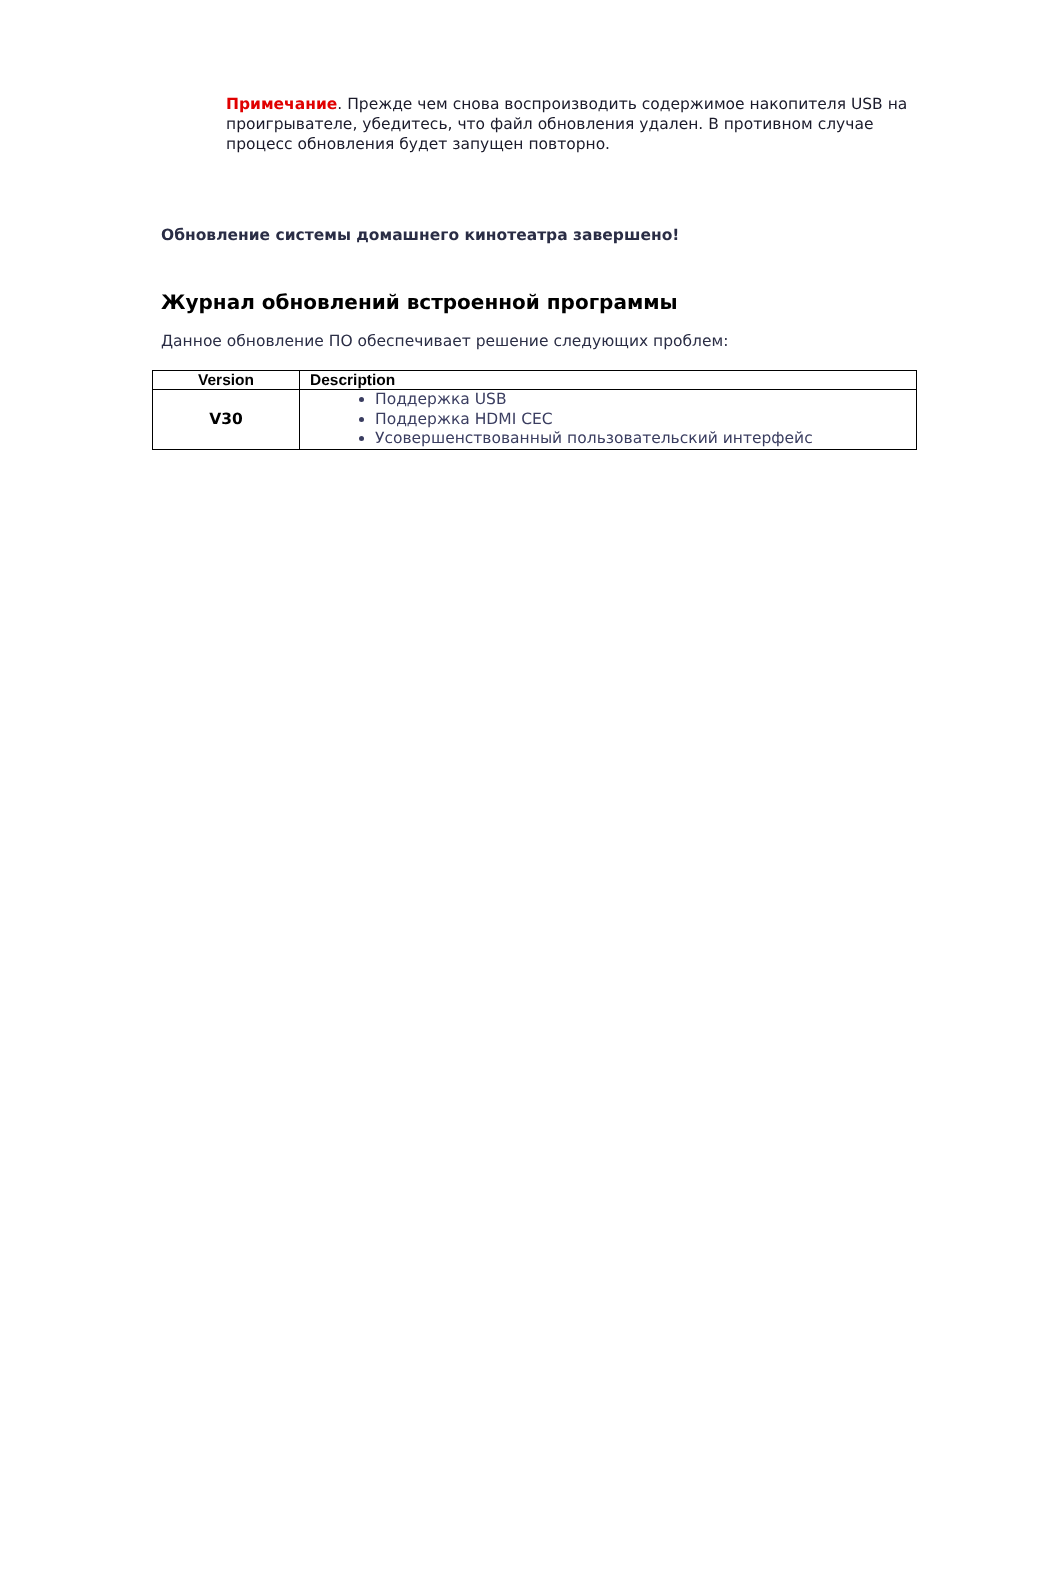Примечание. Прежде чем снова воспроизводить содержимое накопителя USB на проигрывателе, убедитесь, что файл обновления удален. В противном случае процесс обновления будет запущен повторно.
Обновление системы домашнего кинотеатра завершено!
Журнал обновлений встроенной программы
Данное обновление ПО обеспечивает решение следующих проблем:
| Version | Description |
| --- | --- |
| V30 | Поддержка USB Поддержка HDMI CEC Усовершенствованный пользовательский интерфейс |